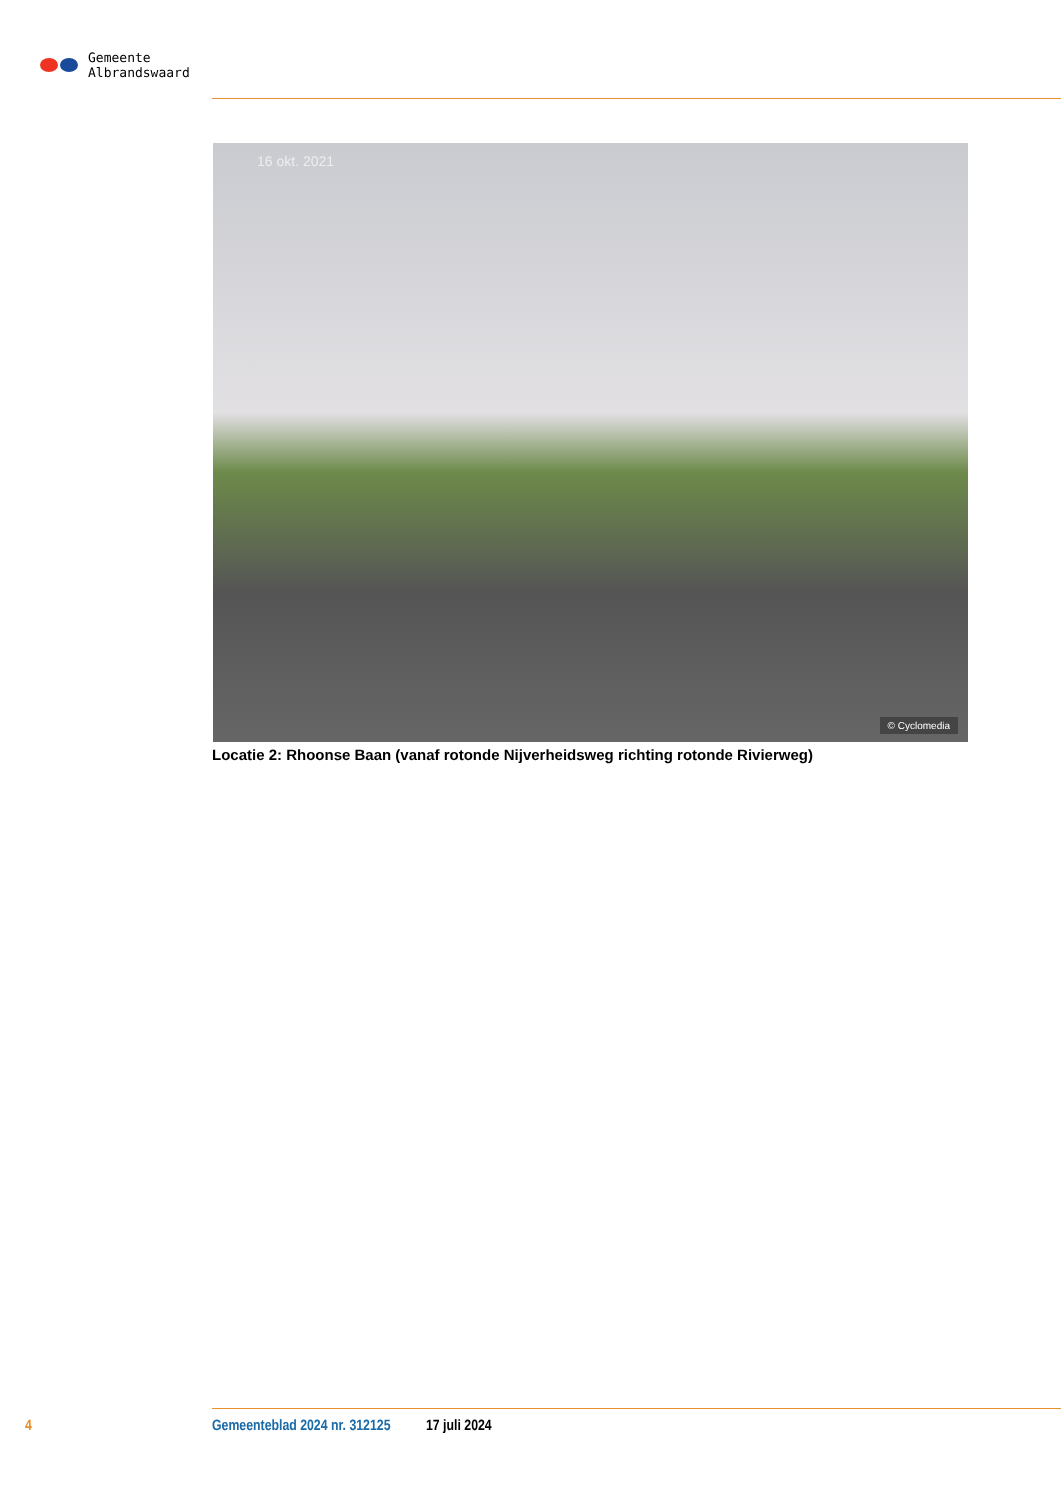Gemeente
Albrandswaard
16 okt. 2021
© Cyclomedia
Locatie 2: Rhoonse Baan (vanaf rotonde Nijverheidsweg richting rotonde Rivierweg)
4 Gemeenteblad 2024 nr. 312125 17 juli 2024